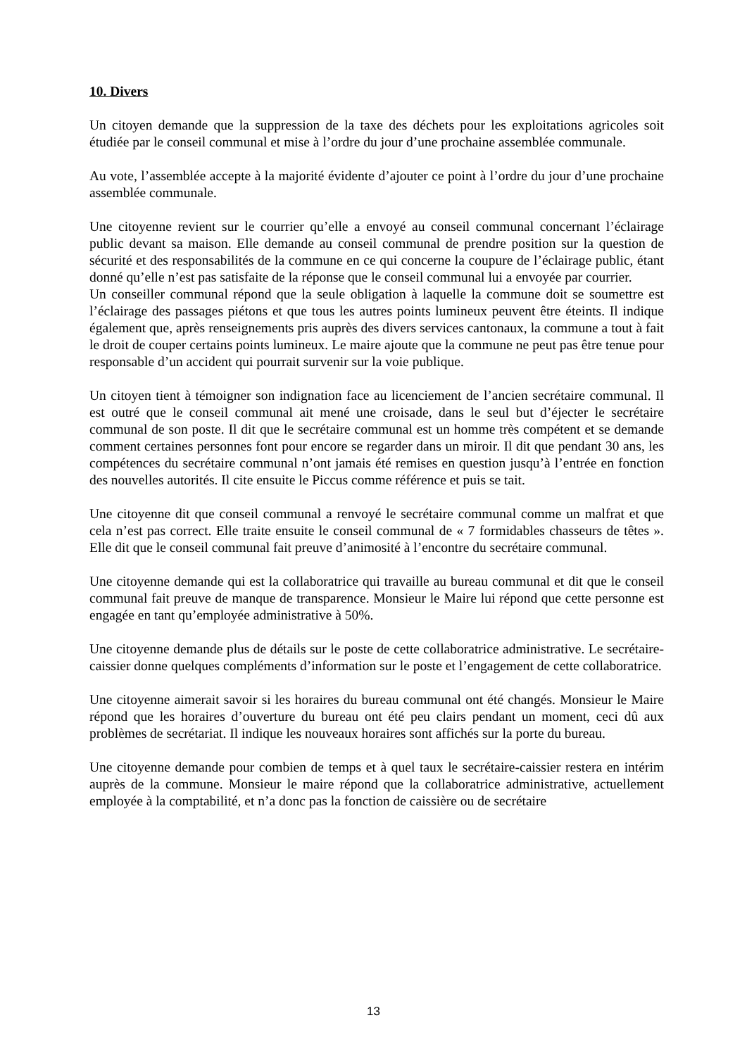10. Divers
Un citoyen demande que la suppression de la taxe des déchets pour les exploitations agricoles soit étudiée par le conseil communal et mise à l’ordre du jour d’une prochaine assemblée communale.
Au vote, l’assemblée accepte à la majorité évidente d’ajouter ce point à l’ordre du jour d’une prochaine assemblée communale.
Une citoyenne revient sur le courrier qu’elle a envoyé au conseil communal concernant l’éclairage public devant sa maison. Elle demande au conseil communal de prendre position sur la question de sécurité et des responsabilités de la commune en ce qui concerne la coupure de l’éclairage public, étant donné qu’elle n’est pas satisfaite de la réponse que le conseil communal lui a envoyée par courrier.
Un conseiller communal répond que la seule obligation à laquelle la commune doit se soumettre est l’éclairage des passages piétons et que tous les autres points lumineux peuvent être éteints. Il indique également que, après renseignements pris auprès des divers services cantonaux, la commune a tout à fait le droit de couper certains points lumineux. Le maire ajoute que la commune ne peut pas être tenue pour responsable d’un accident qui pourrait survenir sur la voie publique.
Un citoyen tient à témoigner son indignation face au licenciement de l’ancien secrétaire communal. Il est outré que le conseil communal ait mené une croisade, dans le seul but d’éjecter le secrétaire communal de son poste. Il dit que le secrétaire communal est un homme très compétent et se demande comment certaines personnes font pour encore se regarder dans un miroir. Il dit que pendant 30 ans, les compétences du secrétaire communal n’ont jamais été remises en question jusqu’à l’entrée en fonction des nouvelles autorités. Il cite ensuite le Piccus comme référence et puis se tait.
Une citoyenne dit que conseil communal a renvoyé le secrétaire communal comme un malfrat et que cela n’est pas correct. Elle traite ensuite le conseil communal de « 7 formidables chasseurs de têtes ». Elle dit que le conseil communal fait preuve d’animosité à l’encontre du secrétaire communal.
Une citoyenne demande qui est la collaboratrice qui travaille au bureau communal et dit que le conseil communal fait preuve de manque de transparence. Monsieur le Maire lui répond que cette personne est engagée en tant qu’employée administrative à 50%.
Une citoyenne demande plus de détails sur le poste de cette collaboratrice administrative. Le secrétaire-caissier donne quelques compléments d’information sur le poste et l’engagement de cette collaboratrice.
Une citoyenne aimerait savoir si les horaires du bureau communal ont été changés. Monsieur le Maire répond que les horaires d’ouverture du bureau ont été peu clairs pendant un moment, ceci dû aux problèmes de secrétariat. Il indique les nouveaux horaires sont affichés sur la porte du bureau.
Une citoyenne demande pour combien de temps et à quel taux le secrétaire-caissier restera en intérim auprès de la commune. Monsieur le maire répond que la collaboratrice administrative, actuellement employée à la comptabilité, et n’a donc pas la fonction de caissière ou de secrétaire
13